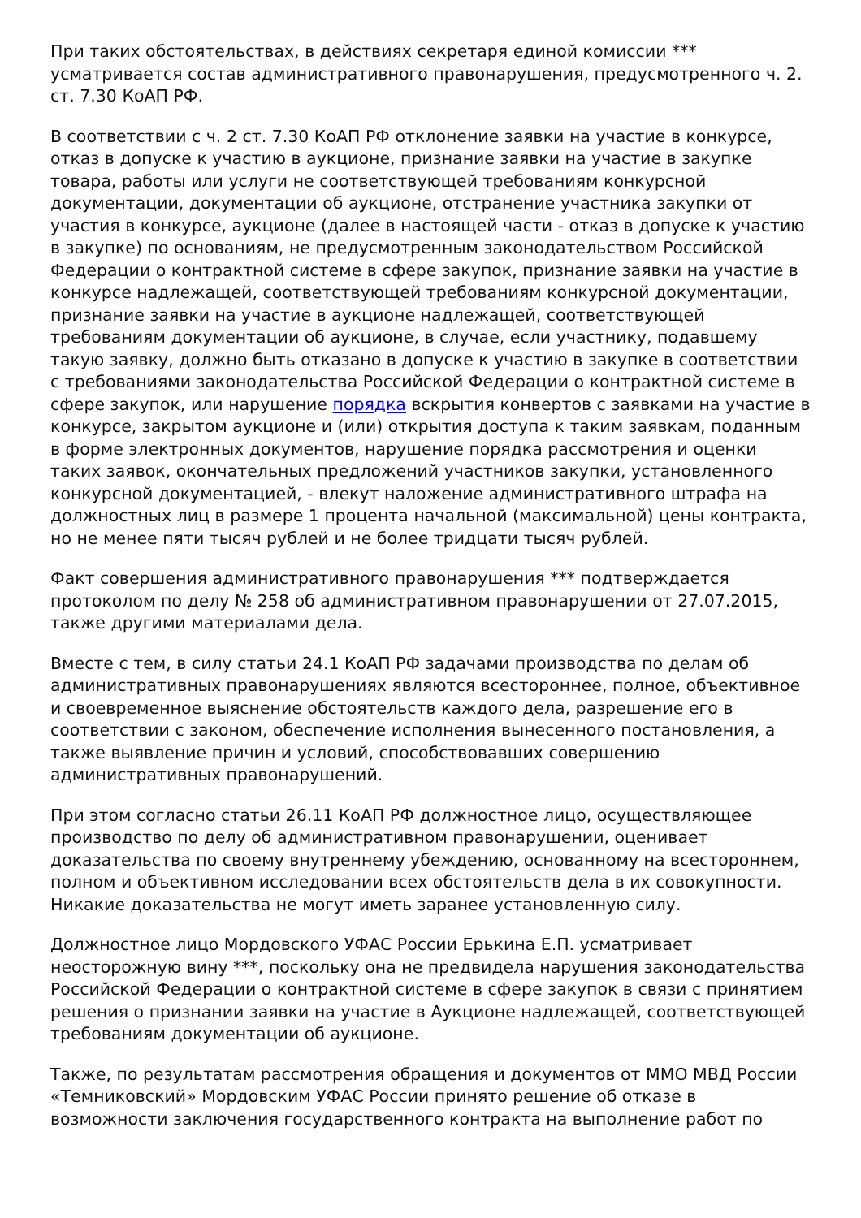При таких обстоятельствах, в действиях секретаря единой комиссии *** усматривается состав административного правонарушения, предусмотренного ч. 2. ст. 7.30 КоАП РФ.
В соответствии с ч. 2 ст. 7.30 КоАП РФ отклонение заявки на участие в конкурсе, отказ в допуске к участию в аукционе, признание заявки на участие в закупке товара, работы или услуги не соответствующей требованиям конкурсной документации, документации об аукционе, отстранение участника закупки от участия в конкурсе, аукционе (далее в настоящей части - отказ в допуске к участию в закупке) по основаниям, не предусмотренным законодательством Российской Федерации о контрактной системе в сфере закупок, признание заявки на участие в конкурсе надлежащей, соответствующей требованиям конкурсной документации, признание заявки на участие в аукционе надлежащей, соответствующей требованиям документации об аукционе, в случае, если участнику, подавшему такую заявку, должно быть отказано в допуске к участию в закупке в соответствии с требованиями законодательства Российской Федерации о контрактной системе в сфере закупок, или нарушение порядка вскрытия конвертов с заявками на участие в конкурсе, закрытом аукционе и (или) открытия доступа к таким заявкам, поданным в форме электронных документов, нарушение порядка рассмотрения и оценки таких заявок, окончательных предложений участников закупки, установленного конкурсной документацией, - влекут наложение административного штрафа на должностных лиц в размере 1 процента начальной (максимальной) цены контракта, но не менее пяти тысяч рублей и не более тридцати тысяч рублей.
Факт совершения административного правонарушения *** подтверждается протоколом по делу № 258 об административном правонарушении от 27.07.2015, также другими материалами дела.
Вместе с тем, в силу статьи 24.1 КоАП РФ задачами производства по делам об административных правонарушениях являются всестороннее, полное, объективное и своевременное выяснение обстоятельств каждого дела, разрешение его в соответствии с законом, обеспечение исполнения вынесенного постановления, а также выявление причин и условий, способствовавших совершению административных правонарушений.
При этом согласно статьи 26.11 КоАП РФ должностное лицо, осуществляющее производство по делу об административном правонарушении, оценивает доказательства по своему внутреннему убеждению, основанному на всестороннем, полном и объективном исследовании всех обстоятельств дела в их совокупности. Никакие доказательства не могут иметь заранее установленную силу.
Должностное лицо Мордовского УФАС России Ерькина Е.П. усматривает неосторожную вину ***, поскольку она не предвидела нарушения законодательства Российской Федерации о контрактной системе в сфере закупок в связи с принятием решения о признании заявки на участие в Аукционе надлежащей, соответствующей требованиям документации об аукционе.
Также, по результатам рассмотрения обращения и документов от ММО МВД России «Темниковский» Мордовским УФАС России принято решение об отказе в возможности заключения государственного контракта на выполнение работ по